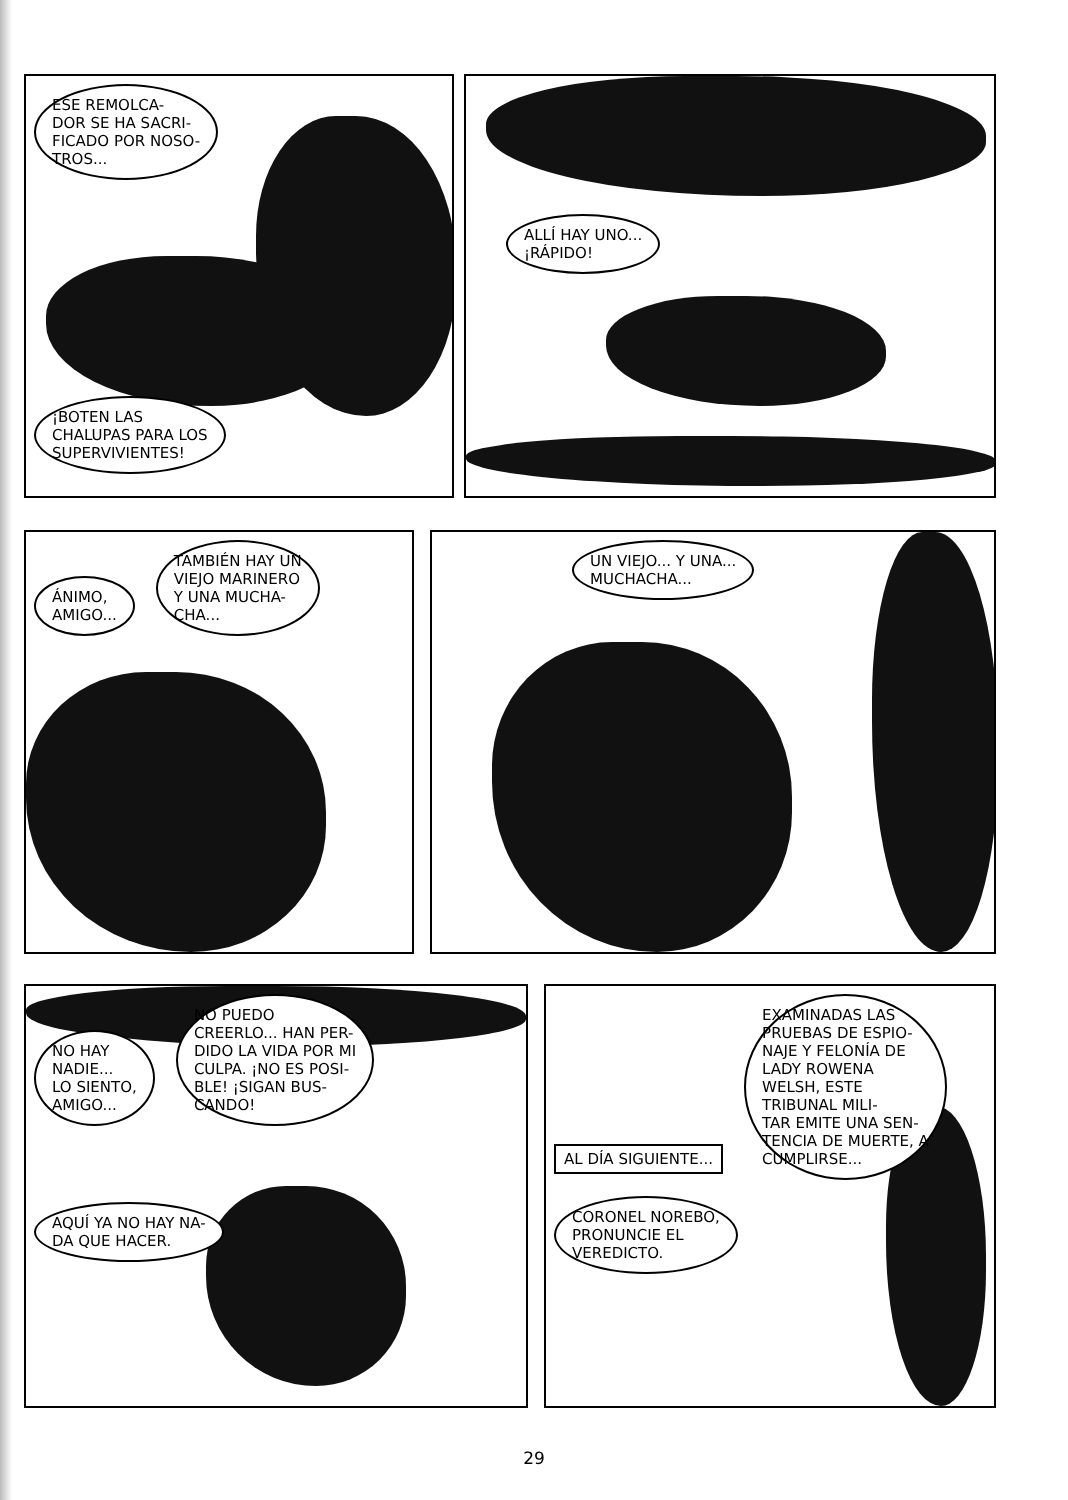ESE REMOLCA-
DOR SE HA SACRI-
FICADO POR NOSO-
TROS...
¡BOTEN LAS
CHALUPAS PARA LOS
SUPERVIVIENTES!
ALLÍ HAY UNO...
¡RÁPIDO!
ÁNIMO,
AMIGO...
TAMBIÉN HAY UN
VIEJO MARINERO
Y UNA MUCHA-
CHA...
UN VIEJO... Y UNA...
MUCHACHA...
NO HAY
NADIE...
LO SIENTO,
AMIGO...
NO PUEDO
CREERLO... HAN PER-
DIDO LA VIDA POR MI
CULPA. ¡NO ES POSI-
BLE! ¡SIGAN BUS-
CANDO!
AQUÍ YA NO HAY NA-
DA QUE HACER.
AL DÍA SIGUIENTE...
EXAMINADAS LAS
PRUEBAS DE ESPIO-
NAJE Y FELONÍA DE
LADY ROWENA
WELSH, ESTE
TRIBUNAL MILI-
TAR EMITE UNA SEN-
TENCIA DE MUERTE, A
CUMPLIRSE...
CORONEL NOREBO,
PRONUNCIE EL
VEREDICTO.
29